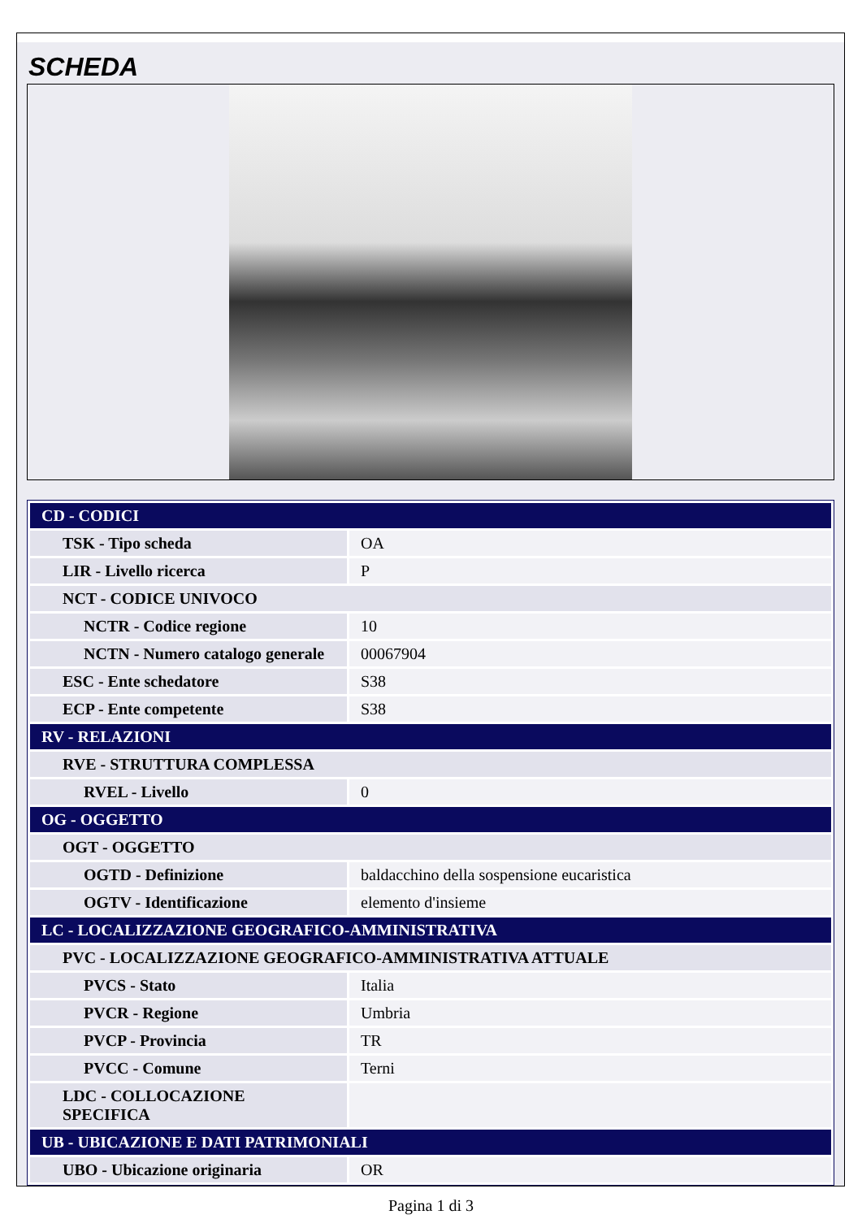SCHEDA
| CD - CODICI | |
| TSK - Tipo scheda | OA |
| LIR - Livello ricerca | P |
| NCT - CODICE UNIVOCO | |
| NCTR - Codice regione | 10 |
| NCTN - Numero catalogo generale | 00067904 |
| ESC - Ente schedatore | S38 |
| ECP - Ente competente | S38 |
| RV - RELAZIONI | |
| RVE - STRUTTURA COMPLESSA | |
| RVEL - Livello | 0 |
| OG - OGGETTO | |
| OGT - OGGETTO | |
| OGTD - Definizione | baldacchino della sospensione eucaristica |
| OGTV - Identificazione | elemento d'insieme |
| LC - LOCALIZZAZIONE GEOGRAFICO-AMMINISTRATIVA | |
| PVC - LOCALIZZAZIONE GEOGRAFICO-AMMINISTRATIVA ATTUALE | |
| PVCS - Stato | Italia |
| PVCR - Regione | Umbria |
| PVCP - Provincia | TR |
| PVCC - Comune | Terni |
| LDC - COLLOCAZIONE SPECIFICA | |
| UB - UBICAZIONE E DATI PATRIMONIALI | |
| UBO - Ubicazione originaria | OR |
Pagina 1 di 3